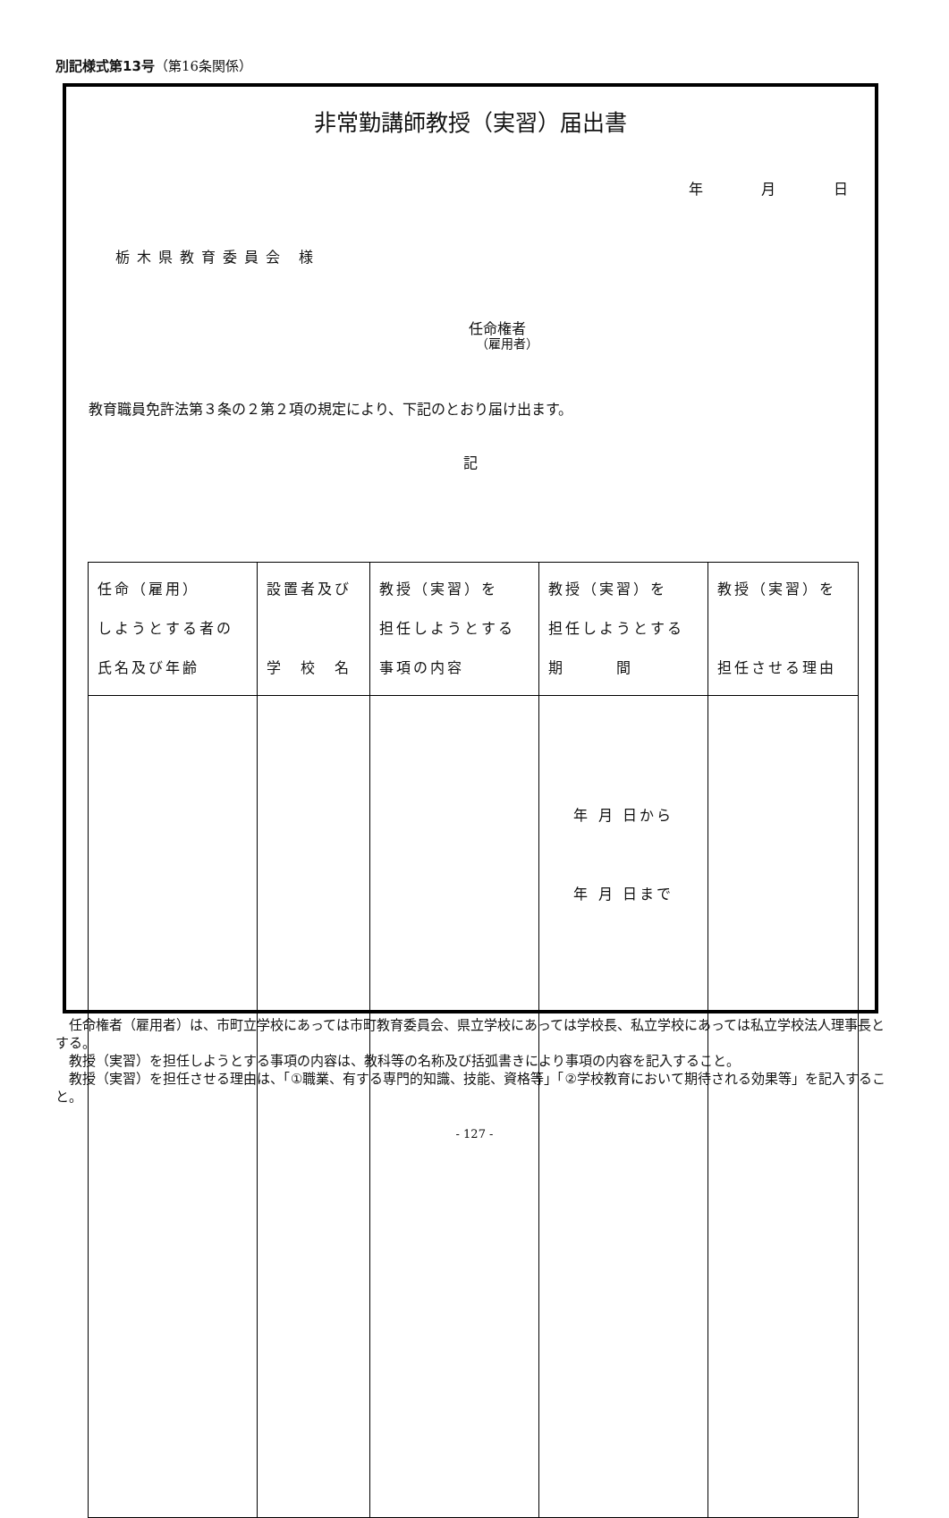別記様式第13号（第16条関係）
非常勤講師教授（実習）届出書
年 月 日
栃木県教育委員会 様
任命権者
（雇用者）
教育職員免許法第３条の２第２項の規定により、下記のとおり届け出ます。
記
| 任命（雇用） しようとする者の 氏名及び年齢 | 設置者及び 学 校 名 | 教授（実習）を 担任しようとする 事項の内容 | 教授（実習）を 担任しようとする 期 間 | 教授（実習）を 担任させる理由 |
| | | | 年 月 日から 年 月 日まで | |
　任命権者（雇用者）は、市町立学校にあっては市町教育委員会、県立学校にあっては学校長、私立学校にあっては私立学校法人理事長とする。
　教授（実習）を担任しようとする事項の内容は、教科等の名称及び括弧書きにより事項の内容を記入すること。
　教授（実習）を担任させる理由は、「①職業、有する専門的知識、技能、資格等」「②学校教育において期待される効果等」を記入すること。
- 127 -